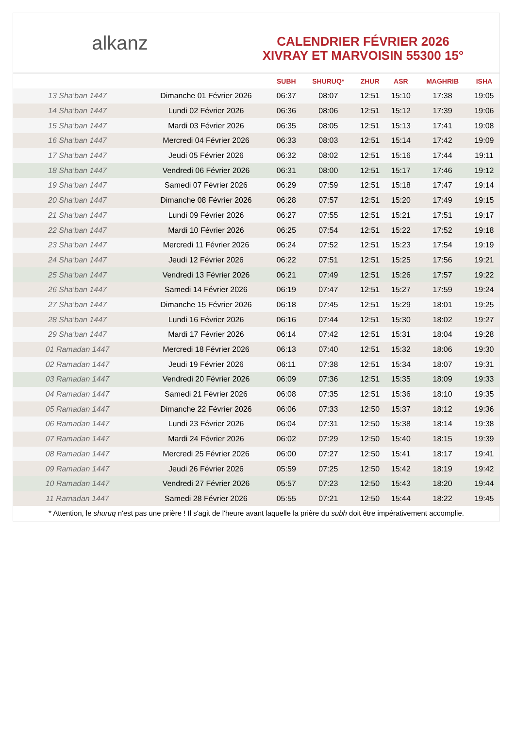alkanz
CALENDRIER FÉVRIER 2026
XIVRAY ET MARVOISIN 55300 15°
| | | SUBH | SHURUQ* | ZHUR | ASR | MAGHRIB | ISHA |
| --- | --- | --- | --- | --- | --- | --- | --- |
| 13 Sha‘ban 1447 | Dimanche 01 Février 2026 | 06:37 | 08:07 | 12:51 | 15:10 | 17:38 | 19:05 |
| 14 Sha‘ban 1447 | Lundi 02 Février 2026 | 06:36 | 08:06 | 12:51 | 15:12 | 17:39 | 19:06 |
| 15 Sha‘ban 1447 | Mardi 03 Février 2026 | 06:35 | 08:05 | 12:51 | 15:13 | 17:41 | 19:08 |
| 16 Sha‘ban 1447 | Mercredi 04 Février 2026 | 06:33 | 08:03 | 12:51 | 15:14 | 17:42 | 19:09 |
| 17 Sha‘ban 1447 | Jeudi 05 Février 2026 | 06:32 | 08:02 | 12:51 | 15:16 | 17:44 | 19:11 |
| 18 Sha‘ban 1447 | Vendredi 06 Février 2026 | 06:31 | 08:00 | 12:51 | 15:17 | 17:46 | 19:12 |
| 19 Sha‘ban 1447 | Samedi 07 Février 2026 | 06:29 | 07:59 | 12:51 | 15:18 | 17:47 | 19:14 |
| 20 Sha‘ban 1447 | Dimanche 08 Février 2026 | 06:28 | 07:57 | 12:51 | 15:20 | 17:49 | 19:15 |
| 21 Sha‘ban 1447 | Lundi 09 Février 2026 | 06:27 | 07:55 | 12:51 | 15:21 | 17:51 | 19:17 |
| 22 Sha‘ban 1447 | Mardi 10 Février 2026 | 06:25 | 07:54 | 12:51 | 15:22 | 17:52 | 19:18 |
| 23 Sha‘ban 1447 | Mercredi 11 Février 2026 | 06:24 | 07:52 | 12:51 | 15:23 | 17:54 | 19:19 |
| 24 Sha‘ban 1447 | Jeudi 12 Février 2026 | 06:22 | 07:51 | 12:51 | 15:25 | 17:56 | 19:21 |
| 25 Sha‘ban 1447 | Vendredi 13 Février 2026 | 06:21 | 07:49 | 12:51 | 15:26 | 17:57 | 19:22 |
| 26 Sha‘ban 1447 | Samedi 14 Février 2026 | 06:19 | 07:47 | 12:51 | 15:27 | 17:59 | 19:24 |
| 27 Sha‘ban 1447 | Dimanche 15 Février 2026 | 06:18 | 07:45 | 12:51 | 15:29 | 18:01 | 19:25 |
| 28 Sha‘ban 1447 | Lundi 16 Février 2026 | 06:16 | 07:44 | 12:51 | 15:30 | 18:02 | 19:27 |
| 29 Sha‘ban 1447 | Mardi 17 Février 2026 | 06:14 | 07:42 | 12:51 | 15:31 | 18:04 | 19:28 |
| 01 Ramadan 1447 | Mercredi 18 Février 2026 | 06:13 | 07:40 | 12:51 | 15:32 | 18:06 | 19:30 |
| 02 Ramadan 1447 | Jeudi 19 Février 2026 | 06:11 | 07:38 | 12:51 | 15:34 | 18:07 | 19:31 |
| 03 Ramadan 1447 | Vendredi 20 Février 2026 | 06:09 | 07:36 | 12:51 | 15:35 | 18:09 | 19:33 |
| 04 Ramadan 1447 | Samedi 21 Février 2026 | 06:08 | 07:35 | 12:51 | 15:36 | 18:10 | 19:35 |
| 05 Ramadan 1447 | Dimanche 22 Février 2026 | 06:06 | 07:33 | 12:50 | 15:37 | 18:12 | 19:36 |
| 06 Ramadan 1447 | Lundi 23 Février 2026 | 06:04 | 07:31 | 12:50 | 15:38 | 18:14 | 19:38 |
| 07 Ramadan 1447 | Mardi 24 Février 2026 | 06:02 | 07:29 | 12:50 | 15:40 | 18:15 | 19:39 |
| 08 Ramadan 1447 | Mercredi 25 Février 2026 | 06:00 | 07:27 | 12:50 | 15:41 | 18:17 | 19:41 |
| 09 Ramadan 1447 | Jeudi 26 Février 2026 | 05:59 | 07:25 | 12:50 | 15:42 | 18:19 | 19:42 |
| 10 Ramadan 1447 | Vendredi 27 Février 2026 | 05:57 | 07:23 | 12:50 | 15:43 | 18:20 | 19:44 |
| 11 Ramadan 1447 | Samedi 28 Février 2026 | 05:55 | 07:21 | 12:50 | 15:44 | 18:22 | 19:45 |
* Attention, le shuruq n'est pas une prière ! Il s'agit de l'heure avant laquelle la prière du subh doit être impérativement accomplie.